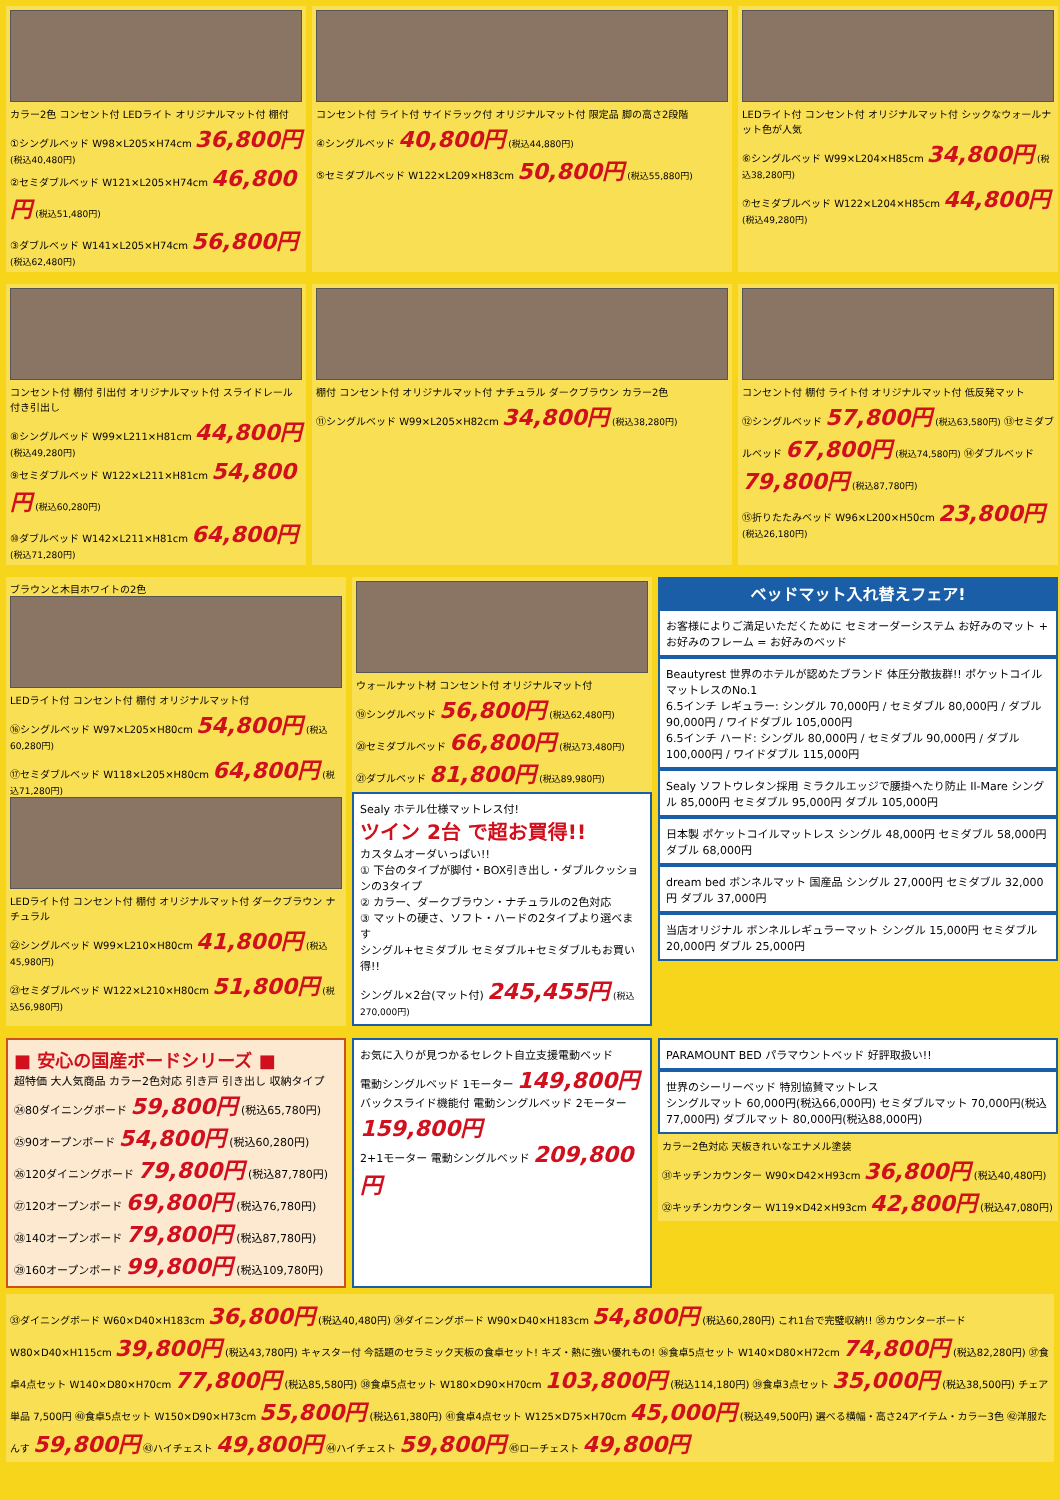カラー2色 コンセント付 LEDライト オリジナルマット付 棚付
①シングルベッド W98×L205×H74cm 36,800円 (税込40,480円)
②セミダブルベッド W121×L205×H74cm 46,800円 (税込51,480円)
③ダブルベッド W141×L205×H74cm 56,800円 (税込62,480円)
コンセント付 ライト付 サイドラック付 オリジナルマット付 限定品 脚の高さ2段階
④シングルベッド 40,800円 (税込44,880円)
⑤セミダブルベッド W122×L209×H83cm 50,800円 (税込55,880円)
LEDライト付 コンセント付 オリジナルマット付 シックなウォールナット色が人気
⑥シングルベッド W99×L204×H85cm 34,800円 (税込38,280円)
⑦セミダブルベッド W122×L204×H85cm 44,800円 (税込49,280円)
コンセント付 棚付 引出付 オリジナルマット付 スライドレール付き引出し
⑧シングルベッド W99×L211×H81cm 44,800円 (税込49,280円)
⑨セミダブルベッド W122×L211×H81cm 54,800円 (税込60,280円)
⑩ダブルベッド W142×L211×H81cm 64,800円 (税込71,280円)
棚付 コンセント付 オリジナルマット付 ナチュラル ダークブラウン カラー2色
⑪シングルベッド W99×L205×H82cm 34,800円 (税込38,280円)
コンセント付 棚付 ライト付 オリジナルマット付 低反発マット
⑫シングルベッド 57,800円 (税込63,580円) ⑬セミダブルベッド 67,800円 (税込74,580円) ⑭ダブルベッド 79,800円 (税込87,780円)
⑮折りたたみベッド W96×L200×H50cm 23,800円 (税込26,180円)
ブラウンと木目ホワイトの2色
LEDライト付 コンセント付 棚付 オリジナルマット付
⑯シングルベッド W97×L205×H80cm 54,800円 (税込60,280円)
⑰セミダブルベッド W118×L205×H80cm 64,800円 (税込71,280円)
LEDライト付 コンセント付 棚付 オリジナルマット付 ダークブラウン ナチュラル
㉒シングルベッド W99×L210×H80cm 41,800円 (税込45,980円)
㉓セミダブルベッド W122×L210×H80cm 51,800円 (税込56,980円)
ウォールナット材 コンセント付 オリジナルマット付
⑲シングルベッド 56,800円 (税込62,480円)
⑳セミダブルベッド 66,800円 (税込73,480円)
㉑ダブルベッド 81,800円 (税込89,980円)
Sealy ホテル仕様マットレス付!
ツイン 2台 で超お買得!!
カスタムオーダいっぱい!!
① 下台のタイプが脚付・BOX引き出し・ダブルクッションの3タイプ
② カラー、ダークブラウン・ナチュラルの2色対応
③ マットの硬さ、ソフト・ハードの2タイプより選べます
シングル+セミダブル セミダブル+セミダブルもお買い得!!
シングル×2台(マット付) 245,455円 (税込270,000円)
ベッドマット入れ替えフェア!
お客様によりご満足いただくために セミオーダーシステム お好みのマット + お好みのフレーム = お好みのベッド
Beautyrest 世界のホテルが認めたブランド 体圧分散抜群!! ポケットコイルマットレスのNo.1
6.5インチ レギュラー: シングル 70,000円 / セミダブル 80,000円 / ダブル 90,000円 / ワイドダブル 105,000円
6.5インチ ハード: シングル 80,000円 / セミダブル 90,000円 / ダブル 100,000円 / ワイドダブル 115,000円
Sealy ソフトウレタン採用 ミラクルエッジで腰掛へたり防止 Il-Mare シングル 85,000円 セミダブル 95,000円 ダブル 105,000円
日本製 ポケットコイルマットレス シングル 48,000円 セミダブル 58,000円 ダブル 68,000円
dream bed ボンネルマット 国産品 シングル 27,000円 セミダブル 32,000円 ダブル 37,000円
当店オリジナル ボンネルレギュラーマット シングル 15,000円 セミダブル 20,000円 ダブル 25,000円
■ 安心の国産ボードシリーズ ■
超特価 大人気商品 カラー2色対応 引き戸 引き出し 収納タイプ
㉔80ダイニングボード 59,800円 (税込65,780円)
㉕90オープンボード 54,800円 (税込60,280円)
㉖120ダイニングボード 79,800円 (税込87,780円)
㉗120オープンボード 69,800円 (税込76,780円)
㉘140オープンボード 79,800円 (税込87,780円)
㉙160オープンボード 99,800円 (税込109,780円)
お気に入りが見つかるセレクト自立支援電動ベッド
電動シングルベッド 1モーター 149,800円
バックスライド機能付 電動シングルベッド 2モーター 159,800円
2+1モーター 電動シングルベッド 209,800円
PARAMOUNT BED パラマウントベッド 好評取扱い!!
世界のシーリーベッド 特別協賛マットレス
シングルマット 60,000円(税込66,000円) セミダブルマット 70,000円(税込77,000円) ダブルマット 80,000円(税込88,000円)
カラー2色対応 天板きれいなエナメル塗装
㉛キッチンカウンター W90×D42×H93cm 36,800円 (税込40,480円)
㉜キッチンカウンター W119×D42×H93cm 42,800円 (税込47,080円)
㉝ダイニングボード W60×D40×H183cm 36,800円 (税込40,480円) ㉞ダイニングボード W90×D40×H183cm 54,800円 (税込60,280円) これ1台で完璧収納!! ㉟カウンターボード W80×D40×H115cm 39,800円 (税込43,780円) キャスター付 今話題のセラミック天板の食卓セット! キズ・熱に強い優れもの! ㊱食卓5点セット W140×D80×H72cm 74,800円 (税込82,280円) ㊲食卓4点セット W140×D80×H70cm 77,800円 (税込85,580円) ㊳食卓5点セット W180×D90×H70cm 103,800円 (税込114,180円) ㊴食卓3点セット 35,000円 (税込38,500円) チェア単品 7,500円 ㊵食卓5点セット W150×D90×H73cm 55,800円 (税込61,380円) ㊶食卓4点セット W125×D75×H70cm 45,000円 (税込49,500円) 選べる横幅・高さ24アイテム・カラー3色 ㊷洋服たんす 59,800円 ㊸ハイチェスト 49,800円 ㊹ハイチェスト 59,800円 ㊺ローチェスト 49,800円